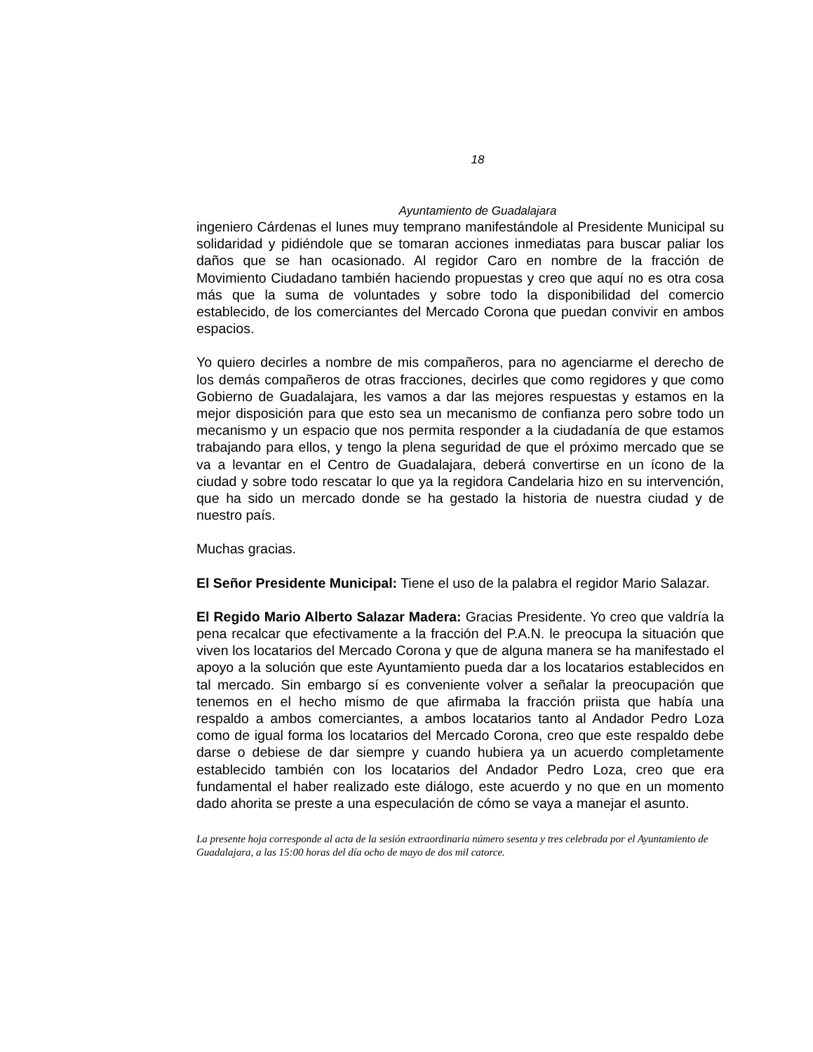18
Ayuntamiento de Guadalajara
ingeniero Cárdenas el lunes muy temprano manifestándole al Presidente Municipal su solidaridad y pidiéndole que se tomaran acciones inmediatas para buscar paliar los daños que se han ocasionado. Al regidor Caro en nombre de la fracción de Movimiento Ciudadano también haciendo propuestas y creo que aquí no es otra cosa más que la suma de voluntades y sobre todo la disponibilidad del comercio establecido, de los comerciantes del Mercado Corona que puedan convivir en ambos espacios.
Yo quiero decirles a nombre de mis compañeros, para no agenciarme el derecho de los demás compañeros de otras fracciones, decirles que como regidores y que como Gobierno de Guadalajara, les vamos a dar las mejores respuestas y estamos en la mejor disposición para que esto sea un mecanismo de confianza pero sobre todo un mecanismo y un espacio que nos permita responder a la ciudadanía de que estamos trabajando para ellos, y tengo la plena seguridad de que el próximo mercado que se va a levantar en el Centro de Guadalajara, deberá convertirse en un ícono de la ciudad y sobre todo rescatar lo que ya la regidora Candelaria hizo en su intervención, que ha sido un mercado donde se ha gestado la historia de nuestra ciudad y de nuestro país.
Muchas gracias.
El Señor Presidente Municipal: Tiene el uso de la palabra el regidor Mario Salazar.
El Regido Mario Alberto Salazar Madera: Gracias Presidente. Yo creo que valdría la pena recalcar que efectivamente a la fracción del P.A.N. le preocupa la situación que viven los locatarios del Mercado Corona y que de alguna manera se ha manifestado el apoyo a la solución que este Ayuntamiento pueda dar a los locatarios establecidos en tal mercado. Sin embargo sí es conveniente volver a señalar la preocupación que tenemos en el hecho mismo de que afirmaba la fracción priista que había una respaldo a ambos comerciantes, a ambos locatarios tanto al Andador Pedro Loza como de igual forma los locatarios del Mercado Corona, creo que este respaldo debe darse o debiese de dar siempre y cuando hubiera ya un acuerdo completamente establecido también con los locatarios del Andador Pedro Loza, creo que era fundamental el haber realizado este diálogo, este acuerdo y no que en un momento dado ahorita se preste a una especulación de cómo se vaya a manejar el asunto.
La presente hoja corresponde al acta de la sesión extraordinaria número sesenta y tres celebrada por el Ayuntamiento de Guadalajara, a las 15:00 horas del día ocho de mayo de dos mil catorce.